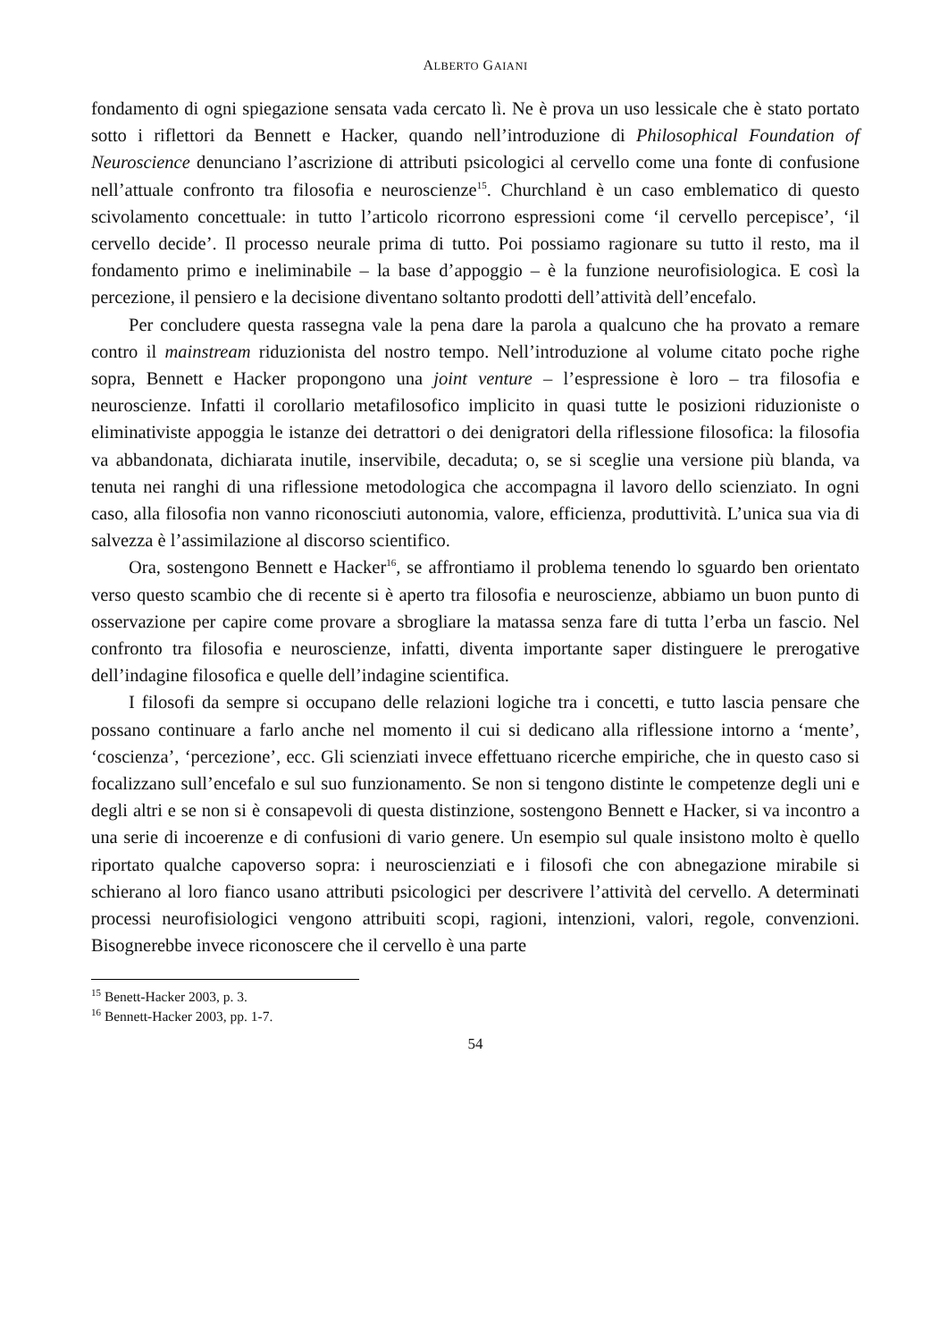ALBERTO GAIANI
fondamento di ogni spiegazione sensata vada cercato lì. Ne è prova un uso lessicale che è stato portato sotto i riflettori da Bennett e Hacker, quando nell’introduzione di Philosophical Foundation of Neuroscience denunciano l’ascrizione di attributi psicologici al cervello come una fonte di confusione nell’attuale confronto tra filosofia e neuroscienze<sup>15</sup>. Churchland è un caso emblematico di questo scivolamento concettuale: in tutto l’articolo ricorrono espressioni come ‘il cervello percepisce’, ‘il cervello decide’. Il processo neurale prima di tutto. Poi possiamo ragionare su tutto il resto, ma il fondamento primo e ineliminabile – la base d’appoggio – è la funzione neurofisiologica. E così la percezione, il pensiero e la decisione diventano soltanto prodotti dell’attività dell’encefalo.
Per concludere questa rassegna vale la pena dare la parola a qualcuno che ha provato a remare contro il mainstream riduzionista del nostro tempo. Nell’introduzione al volume citato poche righe sopra, Bennett e Hacker propongono una joint venture – l’espressione è loro – tra filosofia e neuroscienze. Infatti il corollario metafilosofico implicito in quasi tutte le posizioni riduzioniste o eliminativiste appoggia le istanze dei detrattori o dei denigratori della riflessione filosofica: la filosofia va abbandonata, dichiarata inutile, inservibile, decaduta; o, se si sceglie una versione più blanda, va tenuta nei ranghi di una riflessione metodologica che accompagna il lavoro dello scienziato. In ogni caso, alla filosofia non vanno riconosciuti autonomia, valore, efficienza, produttività. L’unica sua via di salvezza è l’assimilazione al discorso scientifico.
Ora, sostengono Bennett e Hacker<sup>16</sup>, se affrontiamo il problema tenendo lo sguardo ben orientato verso questo scambio che di recente si è aperto tra filosofia e neuroscienze, abbiamo un buon punto di osservazione per capire come provare a sbrogliare la matassa senza fare di tutta l’erba un fascio. Nel confronto tra filosofia e neuroscienze, infatti, diventa importante saper distinguere le prerogative dell’indagine filosofica e quelle dell’indagine scientifica.
I filosofi da sempre si occupano delle relazioni logiche tra i concetti, e tutto lascia pensare che possano continuare a farlo anche nel momento il cui si dedicano alla riflessione intorno a ‘mente’, ‘coscienza’, ‘percezione’, ecc. Gli scienziati invece effettuano ricerche empiriche, che in questo caso si focalizzano sull’encefalo e sul suo funzionamento. Se non si tengono distinte le competenze degli uni e degli altri e se non si è consapevoli di questa distinzione, sostengono Bennett e Hacker, si va incontro a una serie di incoerenze e di confusioni di vario genere. Un esempio sul quale insistono molto è quello riportato qualche capoverso sopra: i neuroscienziati e i filosofi che con abnegazione mirabile si schierano al loro fianco usano attributi psicologici per descrivere l’attività del cervello. A determinati processi neurofisiologici vengono attribuiti scopi, ragioni, intenzioni, valori, regole, convenzioni. Bisognerebbe invece riconoscere che il cervello è una parte
<sup>15</sup> Benett-Hacker 2003, p. 3.
<sup>16</sup> Bennett-Hacker 2003, pp. 1-7.
54